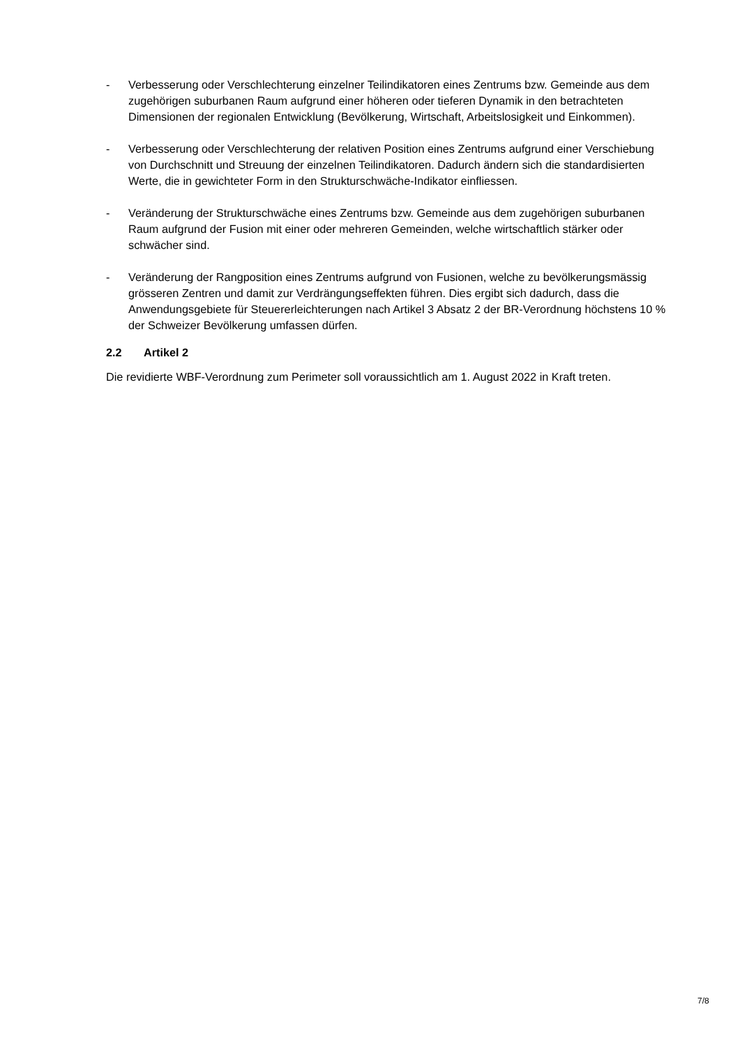- Verbesserung oder Verschlechterung einzelner Teilindikatoren eines Zentrums bzw. Gemeinde aus dem zugehörigen suburbanen Raum aufgrund einer höheren oder tieferen Dynamik in den betrachteten Dimensionen der regionalen Entwicklung (Bevölkerung, Wirtschaft, Arbeitslosigkeit und Einkommen).
- Verbesserung oder Verschlechterung der relativen Position eines Zentrums aufgrund einer Verschiebung von Durchschnitt und Streuung der einzelnen Teilindikatoren. Dadurch ändern sich die standardisierten Werte, die in gewichteter Form in den Strukturschwäche-Indikator einfliessen.
- Veränderung der Strukturschwäche eines Zentrums bzw. Gemeinde aus dem zugehörigen suburbanen Raum aufgrund der Fusion mit einer oder mehreren Gemeinden, welche wirtschaftlich stärker oder schwächer sind.
- Veränderung der Rangposition eines Zentrums aufgrund von Fusionen, welche zu bevölkerungsmässig grösseren Zentren und damit zur Verdrängungseffekten führen. Dies ergibt sich dadurch, dass die Anwendungsgebiete für Steuererleichterungen nach Artikel 3 Absatz 2 der BR-Verordnung höchstens 10 % der Schweizer Bevölkerung umfassen dürfen.
2.2 Artikel 2
Die revidierte WBF-Verordnung zum Perimeter soll voraussichtlich am 1. August 2022 in Kraft treten.
7/8